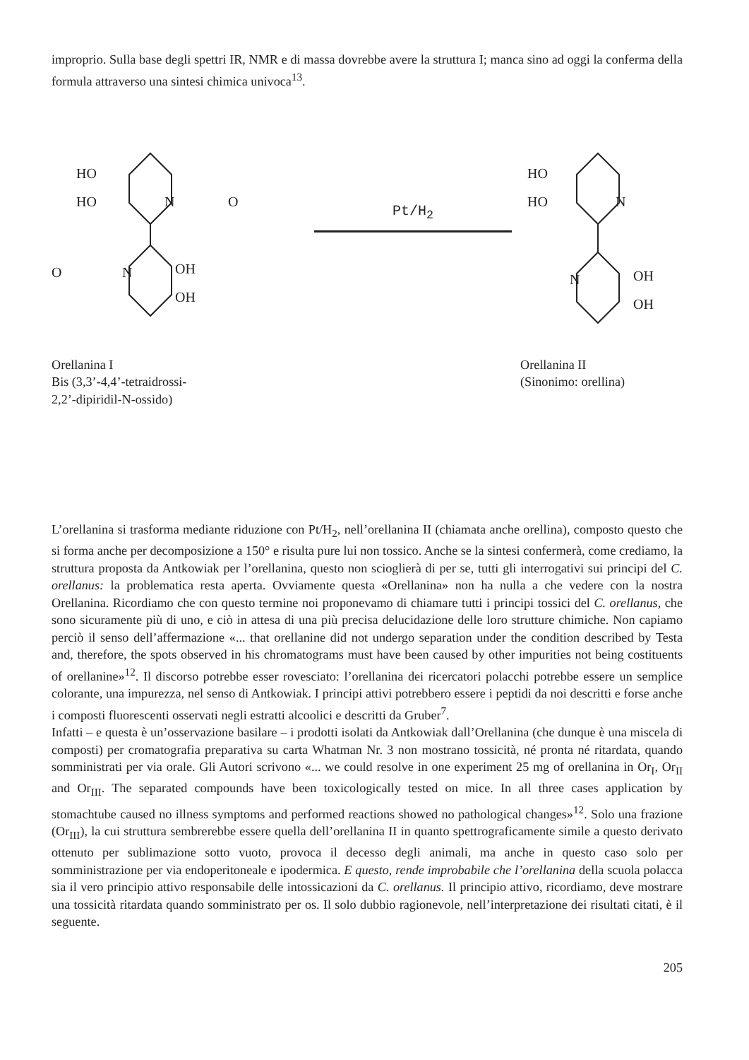improprio. Sulla base degli spettri IR, NMR e di massa dovrebbe avere la struttura I; manca sino ad oggi la conferma della formula attraverso una sintesi chimica univoca<sup>13</sup>.
HO
HO
N
O
N
OH
OH
O
Orellanina I
Bis (3,3’-4,4’-tetraidrossi-
2,2’-dipiridil-N-ossido)
Pt/H<sub>2</sub>
HO
HO
N
N
OH
OH
Orellanina II
(Sinonimo: orellina)
L’orellanina si trasforma mediante riduzione con Pt/H<sub>2</sub>, nell’orellanina II (chiamata anche orellina), composto questo che si forma anche per decomposizione a 150° e risulta pure lui non tossico. Anche se la sintesi confermerà, come crediamo, la struttura proposta da Antkowiak per l’orellanina, questo non scioglierà di per se, tutti gli interrogativi sui principi del C. orellanus: la problematica resta aperta. Ovviamente questa «Orellanina» non ha nulla a che vedere con la nostra Orellanina. Ricordiamo che con questo termine noi proponevamo di chiamare tutti i principi tossici del C. orellanus, che sono sicuramente più di uno, e ciò in attesa di una più precisa delucidazione delle loro strutture chimiche. Non capiamo perciò il senso dell’affermazione «... that orellanine did not undergo separation under the condition described by Testa and, therefore, the spots observed in his chromatograms must have been caused by other impurities not being costituents of orellanine»<sup>12</sup>. Il discorso potrebbe esser rovesciato: l’orellanina dei ricercatori polacchi potrebbe essere un semplice colorante, una impurezza, nel senso di Antkowiak. I principi attivi potrebbero essere i peptidi da noi descritti e forse anche i composti fluorescenti osservati negli estratti alcoolici e descritti da Gruber<sup>7</sup>.
Infatti – e questa è un’osservazione basilare – i prodotti isolati da Antkowiak dall’Orellanina (che dunque è una miscela di composti) per cromatografia preparativa su carta Whatman Nr. 3 non mostrano tossicità, né pronta né ritardata, quando somministrati per via orale. Gli Autori scrivono «... we could resolve in one experiment 25 mg of orellanina in Or<sub>I</sub>, Or<sub>II</sub> and Or<sub>III</sub>. The separated compounds have been toxicologically tested on mice. In all three cases application by stomachtube caused no illness symptoms and performed reactions showed no pathological changes»<sup>12</sup>. Solo una frazione (Or<sub>III</sub>), la cui struttura sembrerebbe essere quella dell’orellanina II in quanto spettrograficamente simile a questo derivato ottenuto per sublimazione sotto vuoto, provoca il decesso degli animali, ma anche in questo caso solo per somministrazione per via endoperitoneale e ipodermica. E questo, rende improbabile che l’orellanina della scuola polacca sia il vero principio attivo responsabile delle intossicazioni da C. orellanus. Il principio attivo, ricordiamo, deve mostrare una tossicità ritardata quando somministrato per os. Il solo dubbio ragionevole, nell’interpretazione dei risultati citati, è il seguente.
205